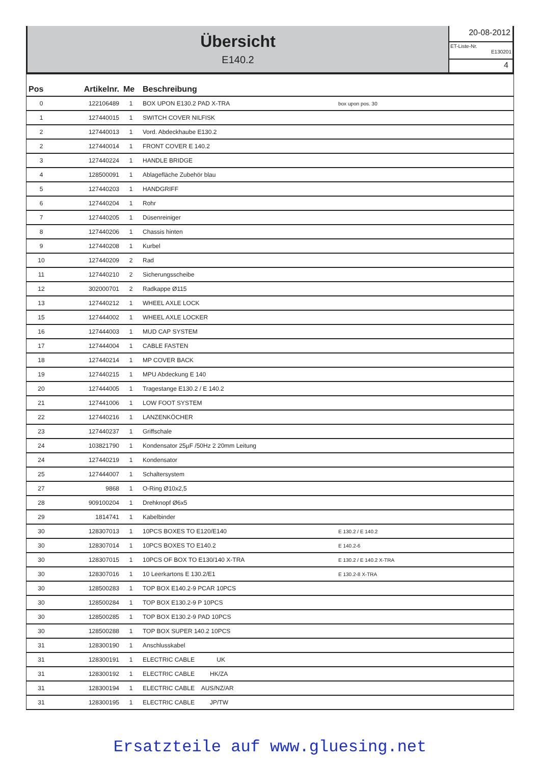Übersicht
E140.2
20-08-2012
ET-Liste-Nr.
E130201
4
| Pos | Artikelnr. | Me | Beschreibung | |
| --- | --- | --- | --- | --- |
| 0 | 122106489 | 1 | BOX UPON E130.2 PAD X-TRA | box upon pos. 30 |
| 1 | 127440015 | 1 | SWITCH COVER NILFISK | |
| 2 | 127440013 | 1 | Vord. Abdeckhaube E130.2 | |
| 2 | 127440014 | 1 | FRONT COVER E 140.2 | |
| 3 | 127440224 | 1 | HANDLE BRIDGE | |
| 4 | 128500091 | 1 | Ablagefläche Zubehör blau | |
| 5 | 127440203 | 1 | HANDGRIFF | |
| 6 | 127440204 | 1 | Rohr | |
| 7 | 127440205 | 1 | Düsenreiniger | |
| 8 | 127440206 | 1 | Chassis hinten | |
| 9 | 127440208 | 1 | Kurbel | |
| 10 | 127440209 | 2 | Rad | |
| 11 | 127440210 | 2 | Sicherungsscheibe | |
| 12 | 302000701 | 2 | Radkappe Ø115 | |
| 13 | 127440212 | 1 | WHEEL AXLE LOCK | |
| 15 | 127444002 | 1 | WHEEL AXLE LOCKER | |
| 16 | 127444003 | 1 | MUD CAP SYSTEM | |
| 17 | 127444004 | 1 | CABLE FASTEN | |
| 18 | 127440214 | 1 | MP COVER BACK | |
| 19 | 127440215 | 1 | MPU Abdeckung E 140 | |
| 20 | 127444005 | 1 | Tragestange E130.2 / E 140.2 | |
| 21 | 127441006 | 1 | LOW FOOT SYSTEM | |
| 22 | 127440216 | 1 | LANZENKÖCHER | |
| 23 | 127440237 | 1 | Griffschale | |
| 24 | 103821790 | 1 | Kondensator 25µF /50Hz 2 20mm Leitung | |
| 24 | 127440219 | 1 | Kondensator | |
| 25 | 127444007 | 1 | Schaltersystem | |
| 27 | 9868 | 1 | O-Ring Ø10x2,5 | |
| 28 | 909100204 | 1 | Drehknopf Ø6x5 | |
| 29 | 1814741 | 1 | Kabelbinder | |
| 30 | 128307013 | 1 | 10PCS BOXES TO E120/E140 | E 130.2 / E 140.2 |
| 30 | 128307014 | 1 | 10PCS BOXES TO E140.2 | E 140.2-6 |
| 30 | 128307015 | 1 | 10PCS OF BOX TO E130/140 X-TRA | E 130.2 / E 140.2 X-TRA |
| 30 | 128307016 | 1 | 10 Leerkartons E 130.2/E1 | E 130.2-8 X-TRA |
| 30 | 128500283 | 1 | TOP BOX E140.2-9 PCAR 10PCS | |
| 30 | 128500284 | 1 | TOP BOX E130.2-9 P 10PCS | |
| 30 | 128500285 | 1 | TOP BOX E130.2-9 PAD 10PCS | |
| 30 | 128500288 | 1 | TOP BOX SUPER 140.2 10PCS | |
| 31 | 128300190 | 1 | Anschlusskabel | |
| 31 | 128300191 | 1 | ELECTRIC CABLE UK | |
| 31 | 128300192 | 1 | ELECTRIC CABLE HK/ZA | |
| 31 | 128300194 | 1 | ELECTRIC CABLE AUS/NZ/AR | |
| 31 | 128300195 | 1 | ELECTRIC CABLE JP/TW | |
Ersatzteile auf www.gluesing.net